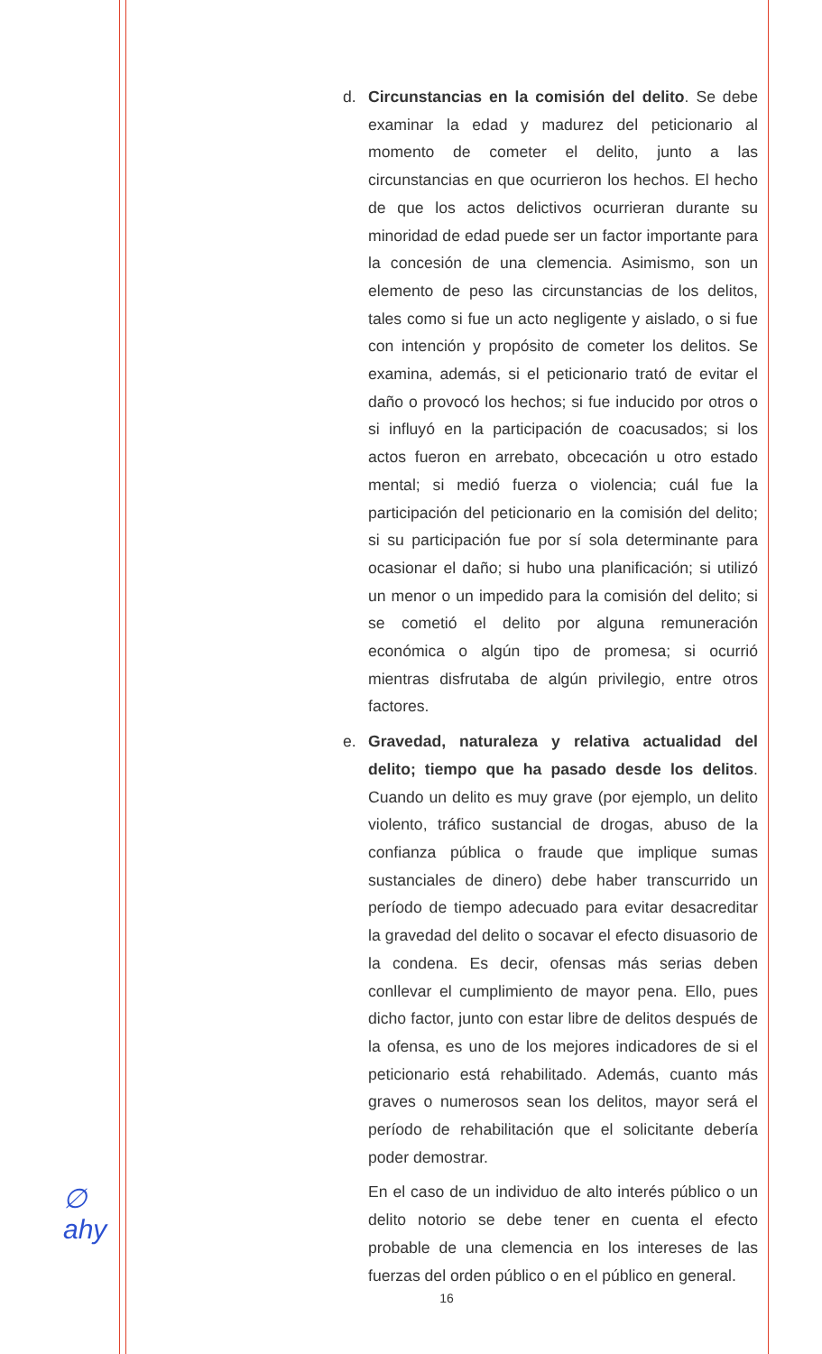d. Circunstancias en la comisión del delito. Se debe examinar la edad y madurez del peticionario al momento de cometer el delito, junto a las circunstancias en que ocurrieron los hechos. El hecho de que los actos delictivos ocurrieran durante su minoridad de edad puede ser un factor importante para la concesión de una clemencia. Asimismo, son un elemento de peso las circunstancias de los delitos, tales como si fue un acto negligente y aislado, o si fue con intención y propósito de cometer los delitos. Se examina, además, si el peticionario trató de evitar el daño o provocó los hechos; si fue inducido por otros o si influyó en la participación de coacusados; si los actos fueron en arrebato, obcecación u otro estado mental; si medió fuerza o violencia; cuál fue la participación del peticionario en la comisión del delito; si su participación fue por sí sola determinante para ocasionar el daño; si hubo una planificación; si utilizó un menor o un impedido para la comisión del delito; si se cometió el delito por alguna remuneración económica o algún tipo de promesa; si ocurrió mientras disfrutaba de algún privilegio, entre otros factores.
e. Gravedad, naturaleza y relativa actualidad del delito; tiempo que ha pasado desde los delitos. Cuando un delito es muy grave (por ejemplo, un delito violento, tráfico sustancial de drogas, abuso de la confianza pública o fraude que implique sumas sustanciales de dinero) debe haber transcurrido un período de tiempo adecuado para evitar desacreditar la gravedad del delito o socavar el efecto disuasorio de la condena. Es decir, ofensas más serias deben conllevar el cumplimiento de mayor pena. Ello, pues dicho factor, junto con estar libre de delitos después de la ofensa, es uno de los mejores indicadores de si el peticionario está rehabilitado. Además, cuanto más graves o numerosos sean los delitos, mayor será el período de rehabilitación que el solicitante debería poder demostrar.
En el caso de un individuo de alto interés público o un delito notorio se debe tener en cuenta el efecto probable de una clemencia en los intereses de las fuerzas del orden público o en el público en general.
∅
ahy
16